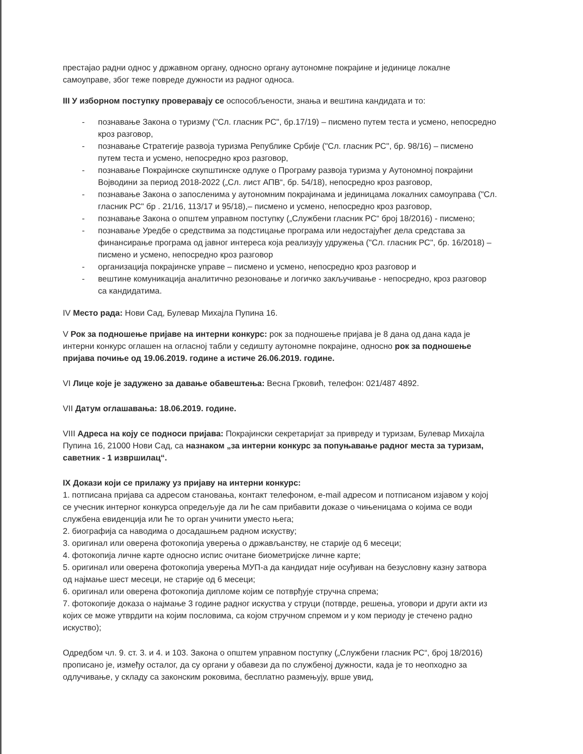престајао радни однос у државном органу, односно органу аутономне покрајине и јединице локалне самоуправе, због теже повреде дужности из радног односа.
III У изборном поступку проверавају се оспособљености, знања и вештина кандидата и то:
- познавање Закона о туризму ("Сл. гласник РС", бр.17/19) – писмено путем теста и усмено, непосредно кроз разговор,
- познавање Стратегије развоја туризма Републике Србије ("Сл. гласник РС", бр. 98/16) – писмено путем теста и усмено, непосредно кроз разговор,
- познавање Покрајинске скупштинске одлуке о Програму развоја туризма у Аутономној покрајини Војводини за период 2018-2022 („Сл. лист АПВ“, бр. 54/18), непосредно кроз разговор,
- познавање Закона о запосленима у аутономним покрајинама и јединицама локалних самоуправа ("Сл. гласник РС" бр . 21/16, 113/17 и 95/18),– писмено и усмено, непосредно кроз разговор,
- познавање Закона о општем управном поступку („Службени гласник РС“ број 18/2016) - писмено;
- познавање Уредбе о средствима за подстицање програма или недостајућег дела средстава за финансирање програма од јавног интереса која реализују удружења ("Сл. гласник РС", бр. 16/2018) – писмено и усмено, непосредно кроз разговор
- организација покрајинске управе – писмено и усмено, непосредно кроз разговор и
- вештине комуникација аналитично резоновање и логичко закључивање - непосредно, кроз разговор са кандидатима.
IV Место рада: Нови Сад, Булевар Михајла Пупина 16.
V Рок за подношење пријаве на интерни конкурс: рок за подношење пријава је 8 дана од дана када је интерни конкурс оглашен на огласној табли у седишту аутономне покрајине, односно рок за подношење пријава почиње од 19.06.2019. године а истиче 26.06.2019. године.
VI Лице које је задужено за давање обавештења: Весна Грковић, телефон: 021/487 4892.
VII Датум оглашавања: 18.06.2019. године.
VIII Адреса на коју се подноси пријава: Покрајински секретаријат за привреду и туризам, Булевар Михајла Пупина 16, 21000 Нови Сад, са назнаком „за интерни конкурс за попуњавање радног места за туризам, саветник - 1 извршилац“.
IX Докази који се прилажу уз пријаву на интерни конкурс:
1. потписана пријава са адресом становања, контакт телефоном, e-mail адресом и потписаном изјавом у којој се учесник интерног конкурса опредељује да ли ће сам прибавити доказе о чињеницама о којима се води службена евиденција или ће то орган учинити уместо њега;
2. биографија са наводима о досадашњем радном искуству;
3. оригинал или оверена фотокопија уверења о држављанству, не старије од 6 месеци;
4. фотокопија личне карте односно испис очитане биометријске личне карте;
5. оригинал или оверена фотокопија уверења МУП-а да кандидат није осуђиван на безусловну казну затвора од најмање шест месеци, не старије од 6 месеци;
6. оригинал или оверена фотокопија дипломе којим се потврђује стручна спрема;
7. фотокопије доказа о најмање 3 године радног искуства у струци (потврде, решења, уговори и други акти из којих се може утврдити на којим пословима, са којом стручном спремом и у ком периоду је стечено радно искуство);
Одредбом чл. 9. ст. 3. и 4. и 103. Закона о општем управном поступку („Службени гласник РС“, број 18/2016) прописано је, између осталог, да су органи у обавези да по службеној дужности, када је то неопходно за одлучивање, у складу са законским роковима, бесплатно размењују, врше увид,